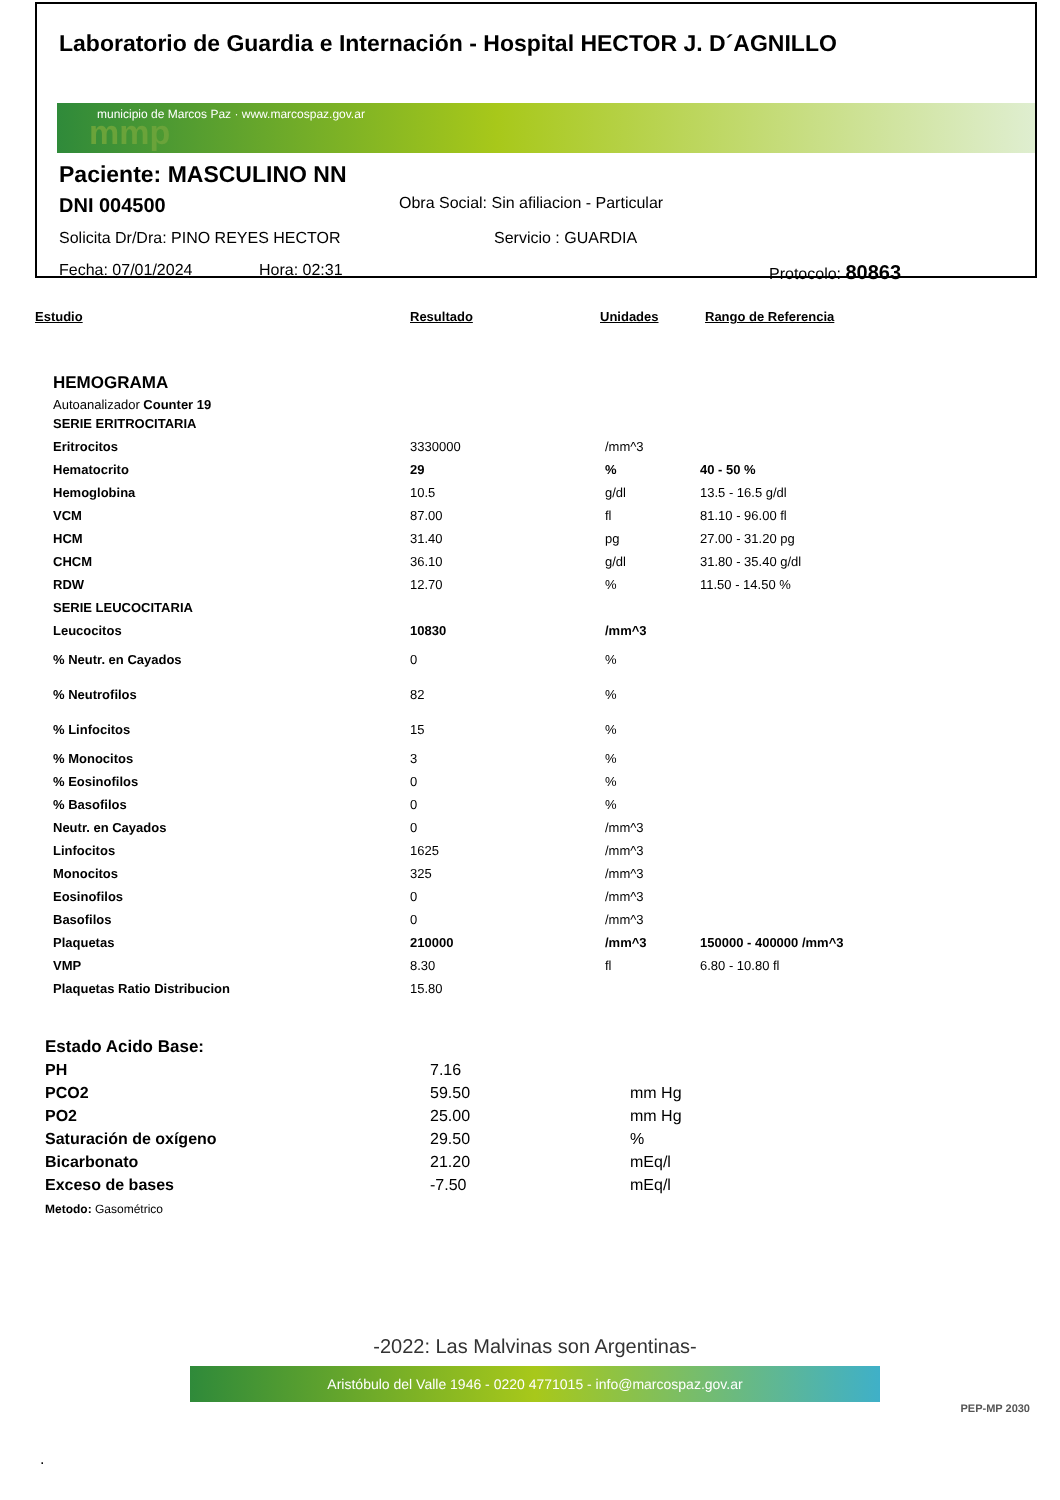Laboratorio de Guardia e Internación - Hospital HECTOR J. D´AGNILLO
municipio de Marcos Paz · www.marcospaz.gov.ar
mmp
Paciente: MASCULINO NN
DNI 004500 Obra Social: Sin afiliacion - Particular
Solicita Dr/Dra: PINO REYES HECTOR Servicio : GUARDIA
Fecha: 07/01/2024 Hora: 02:31 Protocolo: 80863
| Estudio | Resultado | Unidades | Rango de Referencia |
| --- | --- | --- | --- |
HEMOGRAMA
Autoanalizador Counter 19
| SERIE ERITROCITARIA | | | |
| Eritrocitos | 3330000 | /mm^3 | |
| Hematocrito | 29 | % | 40 - 50 % |
| Hemoglobina | 10.5 | g/dl | 13.5 - 16.5 g/dl |
| VCM | 87.00 | fl | 81.10 - 96.00 fl |
| HCM | 31.40 | pg | 27.00 - 31.20 pg |
| CHCM | 36.10 | g/dl | 31.80 - 35.40 g/dl |
| RDW | 12.70 | % | 11.50 - 14.50 % |
| SERIE LEUCOCITARIA | | | |
| Leucocitos | 10830 | /mm^3 | |
| % Neutr. en Cayados | 0 | % | |
| % Neutrofilos | 82 | % | |
| % Linfocitos | 15 | % | |
| % Monocitos | 3 | % | |
| % Eosinofilos | 0 | % | |
| % Basofilos | 0 | % | |
| Neutr. en Cayados | 0 | /mm^3 | |
| Linfocitos | 1625 | /mm^3 | |
| Monocitos | 325 | /mm^3 | |
| Eosinofilos | 0 | /mm^3 | |
| Basofilos | 0 | /mm^3 | |
| Plaquetas | 210000 | /mm^3 | 150000 - 400000 /mm^3 |
| VMP | 8.30 | fl | 6.80 - 10.80 fl |
| Plaquetas Ratio Distribucion | 15.80 | | |
| Estado Acido Base: | | |
| PH | 7.16 | |
| PCO2 | 59.50 | mm Hg |
| PO2 | 25.00 | mm Hg |
| Saturación de oxígeno | 29.50 | % |
| Bicarbonato | 21.20 | mEq/l |
| Exceso de bases | -7.50 | mEq/l |
Metodo: Gasométrico
-2022: Las Malvinas son Argentinas-
Aristóbulo del Valle 1946 - 0220 4771015 - info@marcospaz.gov.ar
PEP-MP 2030
.